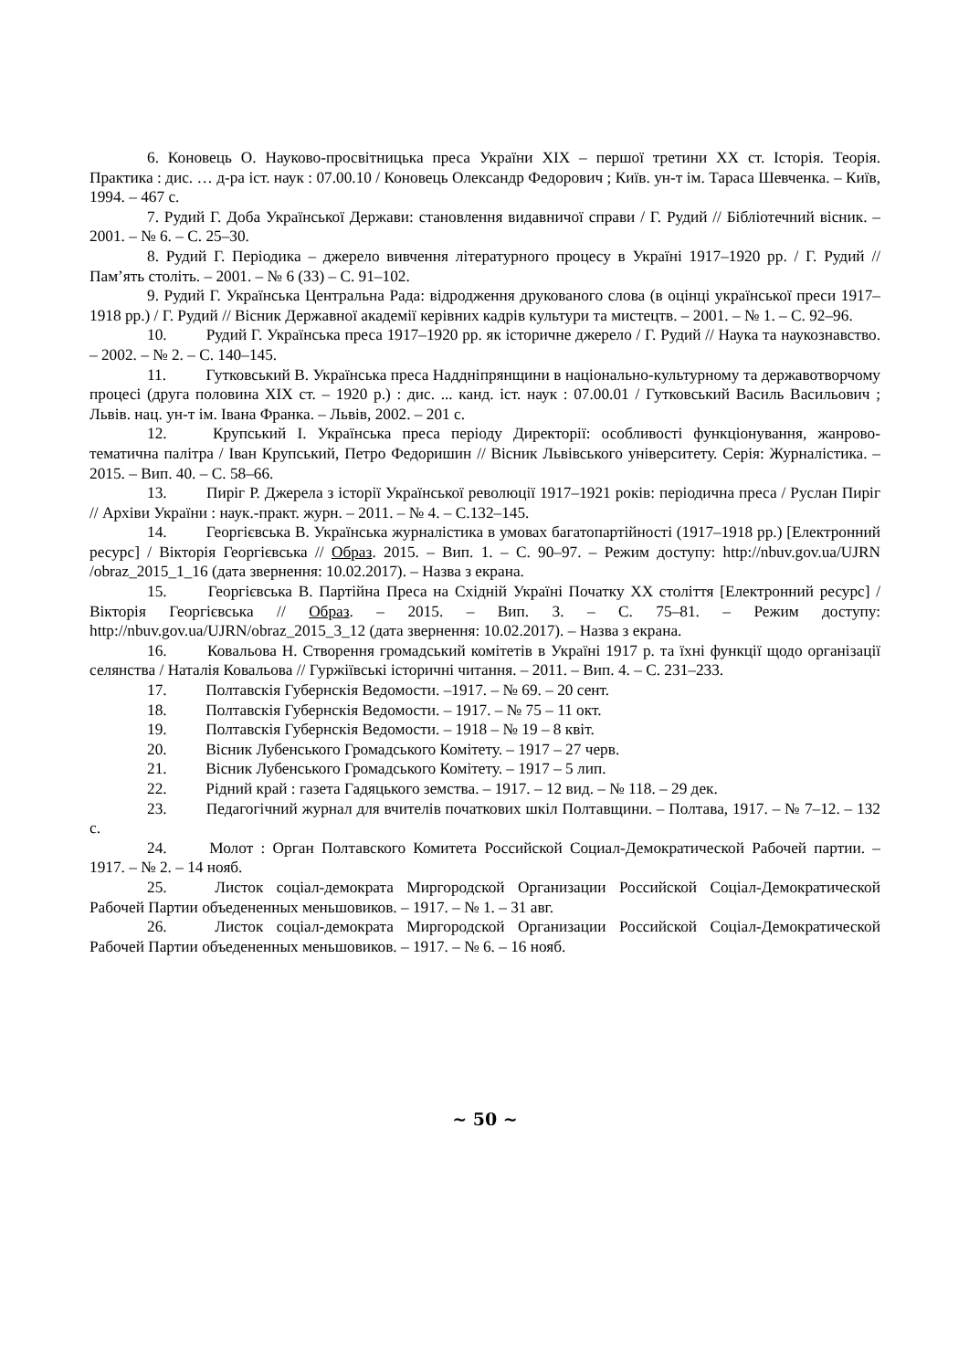6. Коновець О. Науково-просвітницька преса України XIX – першої третини XX ст. Історія. Теорія. Практика : дис. … д-ра іст. наук : 07.00.10 / Коновець Олександр Федорович ; Київ. ун-т ім. Тараса Шевченка. – Київ, 1994. – 467 с.
7. Рудий Г. Доба Української Держави: становлення видавничої справи / Г. Рудий // Бібліотечний вісник. – 2001. – № 6. – С. 25–30.
8. Рудий Г. Періодика – джерело вивчення літературного процесу в Україні 1917–1920 рр. / Г. Рудий // Пам’ять століть. – 2001. – № 6 (33) – С. 91–102.
9. Рудий Г. Українська Центральна Рада: відродження друкованого слова (в оцінці української преси 1917–1918 рр.) / Г. Рудий // Вісник Державної академії керівних кадрів культури та мистецтв. – 2001. – № 1. – С. 92–96.
10. Рудий Г. Українська преса 1917–1920 рр. як історичне джерело / Г. Рудий // Наука та наукознавство. – 2002. – № 2. – С. 140–145.
11. Гутковський В. Українська преса Наддніпрянщини в національно-культурному та державотворчому процесі (друга половина XIX ст. – 1920 р.) : дис. ... канд. іст. наук : 07.00.01 / Гутковський Василь Васильович ; Львів. нац. ун-т ім. Івана Франка. – Львів, 2002. – 201 с.
12. Крупський І. Українська преса періоду Директорії: особливості функціонування, жанрово-тематична палітра / Іван Крупський, Петро Федоришин // Вісник Львівського університету. Серія: Журналістика. – 2015. – Вип. 40. – С. 58–66.
13. Пиріг Р. Джерела з історії Української революції 1917–1921 років: періодична преса / Руслан Пиріг // Архіви України : наук.-практ. журн. – 2011. – № 4. – С.132–145.
14. Георгієвська В. Українська журналістика в умовах багатопартійності (1917–1918 рр.) [Електронний ресурс] / Вікторія Георгієвська // Образ. 2015. – Вип. 1. – С. 90–97. – Режим доступу: http://nbuv.gov.ua/UJRN /obraz_2015_1_16 (дата звернення: 10.02.2017). – Назва з екрана.
15. Георгієвська В. Партійна Преса на Східній Україні Початку XX століття [Електронний ресурс] / Вікторія Георгієвська // Образ. – 2015. – Вип. 3. – С. 75–81. – Режим доступу: http://nbuv.gov.ua/UJRN/obraz_2015_3_12 (дата звернення: 10.02.2017). – Назва з екрана.
16. Ковальова Н. Створення громадський комітетів в Україні 1917 р. та їхні функції щодо організації селянства / Наталія Ковальова // Гуржіївські історичні читання. – 2011. – Вип. 4. – С. 231–233.
17. Полтавскія Губернскія Ведомости. –1917. – № 69. – 20 сент.
18. Полтавскія Губернскія Ведомости. – 1917. – № 75 – 11 окт.
19. Полтавскія Губернскія Ведомости. – 1918 – № 19 – 8 квіт.
20. Вісник Лубенського Громадського Комітету. – 1917 – 27 черв.
21. Вісник Лубенського Громадського Комітету. – 1917 – 5 лип.
22. Рідний край : газета Гадяцького земства. – 1917. – 12 вид. – № 118. – 29 дек.
23. Педагогічний журнал для вчителів початкових шкіл Полтавщини. – Полтава, 1917. – № 7–12. – 132 с.
24. Молот : Орган Полтавского Комитета Российской Социал-Демократической Рабочей партии. – 1917. – № 2. – 14 нояб.
25. Листок соціал-демократа Миргородской Организации Российской Соціал-Демократической Рабочей Партии объедененных меньшовиков. – 1917. – № 1. – 31 авг.
26. Листок соціал-демократа Миргородской Организации Российской Соціал-Демократической Рабочей Партии объедененных меньшовиков. – 1917. – № 6. – 16 нояб.
~ 50 ~